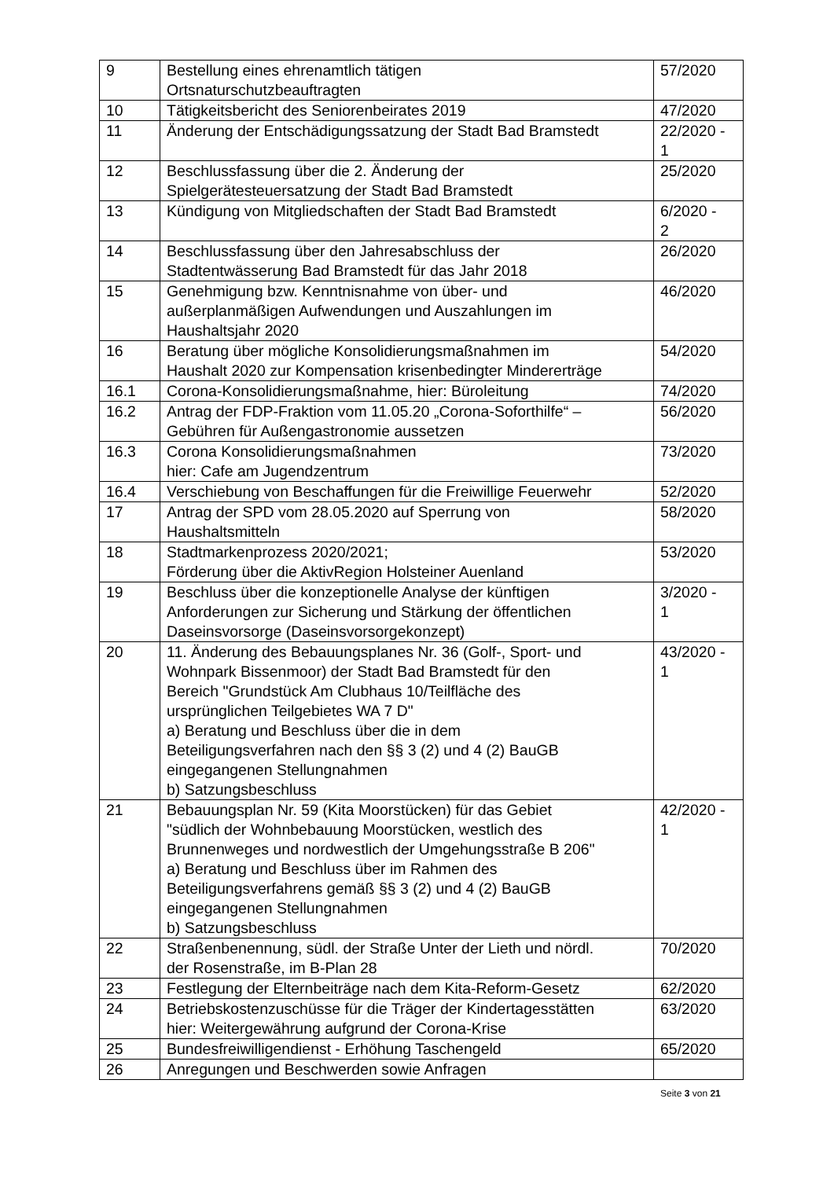| 9 | Bestellung eines ehrenamtlich tätigen Ortsnaturschutzbeauftragten | 57/2020 |
| 10 | Tätigkeitsbericht des Seniorenbeirates 2019 | 47/2020 |
| 11 | Änderung der Entschädigungssatzung der Stadt Bad Bramstedt | 22/2020 - 1 |
| 12 | Beschlussfassung über die 2. Änderung der Spielgerätesteuersatzung der Stadt Bad Bramstedt | 25/2020 |
| 13 | Kündigung von Mitgliedschaften der Stadt Bad Bramstedt | 6/2020 - 2 |
| 14 | Beschlussfassung über den Jahresabschluss der Stadtentwässerung Bad Bramstedt für das Jahr 2018 | 26/2020 |
| 15 | Genehmigung bzw. Kenntnisnahme von über- und außerplanmäßigen Aufwendungen und Auszahlungen im Haushaltsjahr 2020 | 46/2020 |
| 16 | Beratung über mögliche Konsolidierungsmaßnahmen im Haushalt 2020 zur Kompensation krisenbedingter Mindererträge | 54/2020 |
| 16.1 | Corona-Konsolidierungsmaßnahme, hier: Büroleitung | 74/2020 |
| 16.2 | Antrag der FDP-Fraktion vom 11.05.20 „Corona-Soforthilfe“ – Gebühren für Außengastronomie aussetzen | 56/2020 |
| 16.3 | Corona Konsolidierungsmaßnahmen hier: Cafe am Jugendzentrum | 73/2020 |
| 16.4 | Verschiebung von Beschaffungen für die Freiwillige Feuerwehr | 52/2020 |
| 17 | Antrag der SPD vom 28.05.2020 auf Sperrung von Haushaltsmitteln | 58/2020 |
| 18 | Stadtmarkenprozess 2020/2021; Förderung über die AktivRegion Holsteiner Auenland | 53/2020 |
| 19 | Beschluss über die konzeptionelle Analyse der künftigen Anforderungen zur Sicherung und Stärkung der öffentlichen Daseinsvorsorge (Daseinsvorsorgekonzept) | 3/2020 - 1 |
| 20 | 11. Änderung des Bebauungsplanes Nr. 36 (Golf-, Sport- und Wohnpark Bissenmoor) der Stadt Bad Bramstedt für den Bereich "Grundstück Am Clubhaus 10/Teilfläche des ursprünglichen Teilgebietes WA 7 D" a) Beratung und Beschluss über die in dem Beteiligungsverfahren nach den §§ 3 (2) und 4 (2) BauGB eingegangenen Stellungnahmen b) Satzungsbeschluss | 43/2020 - 1 |
| 21 | Bebauungsplan Nr. 59 (Kita Moorstücken) für das Gebiet "südlich der Wohnbebauung Moorstücken, westlich des Brunnenweges und nordwestlich der Umgehungsstraße B 206" a) Beratung und Beschluss über im Rahmen des Beteiligungsverfahrens gemäß §§ 3 (2) und 4 (2) BauGB eingegangenen Stellungnahmen b) Satzungsbeschluss | 42/2020 - 1 |
| 22 | Straßenbenennung, südl. der Straße Unter der Lieth und nördl. der Rosenstraße, im B-Plan 28 | 70/2020 |
| 23 | Festlegung der Elternbeiträge nach dem Kita-Reform-Gesetz | 62/2020 |
| 24 | Betriebskostenzuschüsse für die Träger der Kindertagesstätten hier: Weitergewährung aufgrund der Corona-Krise | 63/2020 |
| 25 | Bundesfreiwilligendienst - Erhöhung Taschengeld | 65/2020 |
| 26 | Anregungen und Beschwerden sowie Anfragen | |
Seite 3 von 21